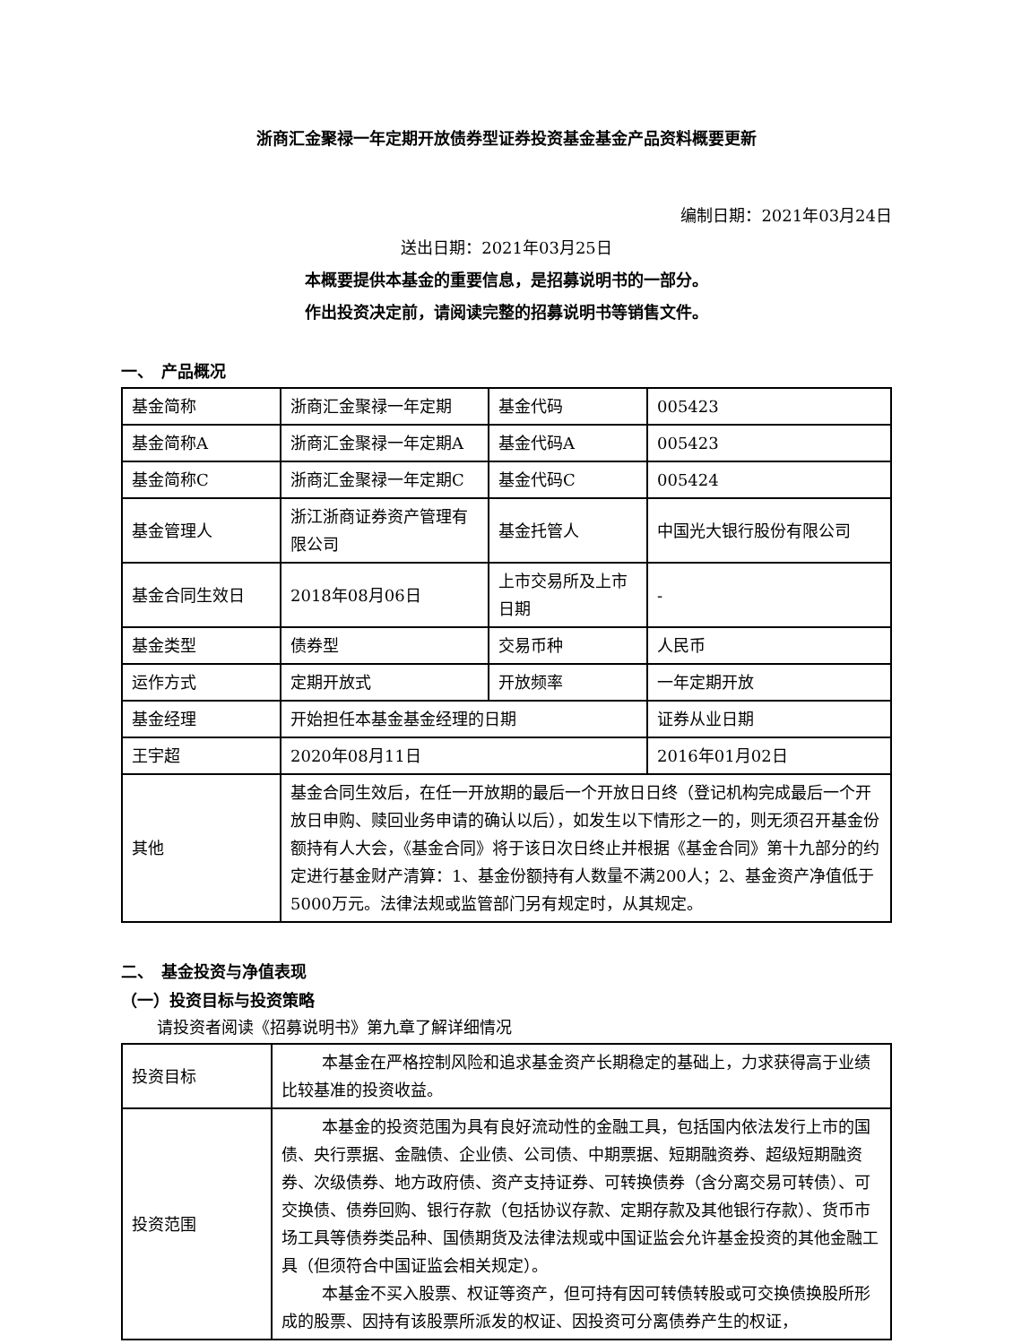浙商汇金聚禄一年定期开放债券型证券投资基金基金产品资料概要更新
编制日期：2021年03月24日
送出日期：2021年03月25日
本概要提供本基金的重要信息，是招募说明书的一部分。
作出投资决定前，请阅读完整的招募说明书等销售文件。
一、　产品概况
| 基金简称 | 浙商汇金聚禄一年定期 | 基金代码 | 005423 |
| 基金简称A | 浙商汇金聚禄一年定期A | 基金代码A | 005423 |
| 基金简称C | 浙商汇金聚禄一年定期C | 基金代码C | 005424 |
| 基金管理人 | 浙江浙商证券资产管理有限公司 | 基金托管人 | 中国光大银行股份有限公司 |
| 基金合同生效日 | 2018年08月06日 | 上市交易所及上市日期 | - |
| 基金类型 | 债券型 | 交易币种 | 人民币 |
| 运作方式 | 定期开放式 | 开放频率 | 一年定期开放 |
| 基金经理 | 开始担任本基金基金经理的日期 | | 证券从业日期 |
| 王宇超 | 2020年08月11日 | | 2016年01月02日 |
| 其他 | 基金合同生效后，在任一开放期的最后一个开放日日终（登记机构完成最后一个开放日申购、赎回业务申请的确认以后），如发生以下情形之一的，则无须召开基金份额持有人大会，《基金合同》将于该日次日终止并根据《基金合同》第十九部分的约定进行基金财产清算：1、基金份额持有人数量不满200人；2、基金资产净值低于5000万元。法律法规或监管部门另有规定时，从其规定。 | | |
二、　基金投资与净值表现
（一）投资目标与投资策略
请投资者阅读《招募说明书》第九章了解详细情况
| 投资目标 | 本基金在严格控制风险和追求基金资产长期稳定的基础上，力求获得高于业绩比较基准的投资收益。 |
| 投资范围 | 本基金的投资范围为具有良好流动性的金融工具，包括国内依法发行上市的国债、央行票据、金融债、企业债、公司债、中期票据、短期融资券、超级短期融资券、次级债券、地方政府债、资产支持证券、可转换债券（含分离交易可转债）、可交换债、债券回购、银行存款（包括协议存款、定期存款及其他银行存款）、货币市场工具等债券类品种、国债期货及法律法规或中国证监会允许基金投资的其他金融工具（但须符合中国证监会相关规定）。 本基金不买入股票、权证等资产，但可持有因可转债转股或可交换债换股所形成的股票、因持有该股票所派发的权证、因投资可分离债券产生的权证， |